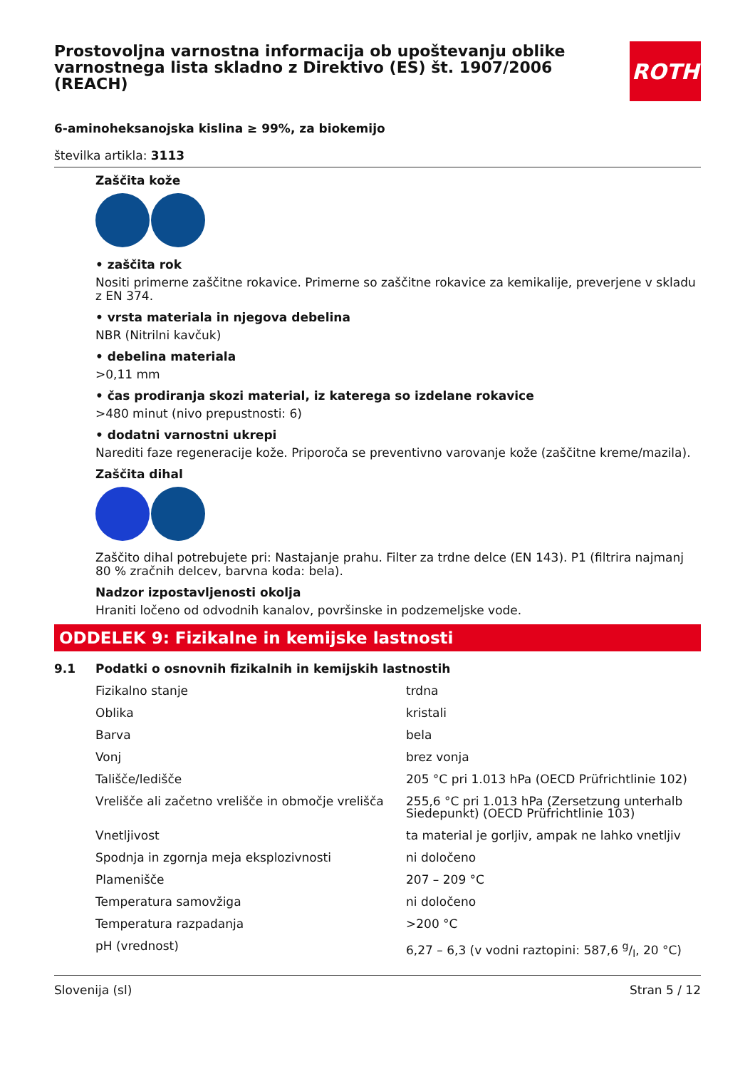Prostovoljna varnostna informacija ob upoštevanju oblike varnostnega lista skladno z Direktivo (ES) št. 1907/2006 (REACH)
ROTH
6-aminoheksanojska kislina ≥ 99%, za biokemijo
številka artikla: 3113
Zaščita kože
• zaščita rok
Nositi primerne zaščitne rokavice. Primerne so zaščitne rokavice za kemikalije, preverjene v skladu z EN 374.
• vrsta materiala in njegova debelina
NBR (Nitrilni kavčuk)
• debelina materiala
>0,11 mm
• čas prodiranja skozi material, iz katerega so izdelane rokavice
>480 minut (nivo prepustnosti: 6)
• dodatni varnostni ukrepi
Narediti faze regeneracije kože. Priporoča se preventivno varovanje kože (zaščitne kreme/mazila).
Zaščita dihal
Zaščito dihal potrebujete pri: Nastajanje prahu. Filter za trdne delce (EN 143). P1 (filtrira najmanj 80 % zračnih delcev, barvna koda: bela).
Nadzor izpostavljenosti okolja
Hraniti ločeno od odvodnih kanalov, površinske in podzemeljske vode.
ODDELEK 9: Fizikalne in kemijske lastnosti
9.1 Podatki o osnovnih fizikalnih in kemijskih lastnostih
| Fizikalno stanje | trdna |
| Oblika | kristali |
| Barva | bela |
| Vonj | brez vonja |
| Tališče/ledišče | 205 °C pri 1.013 hPa (OECD Prüfrichtlinie 102) |
| Vrelišče ali začetno vrelišče in območje vrelišča | 255,6 °C pri 1.013 hPa (Zersetzung unterhalb Siedepunkt) (OECD Prüfrichtlinie 103) |
| Vnetljivost | ta material je gorljiv, ampak ne lahko vnetljiv |
| Spodnja in zgornja meja eksplozivnosti | ni določeno |
| Plamenišče | 207 – 209 °C |
| Temperatura samovžiga | ni določeno |
| Temperatura razpadanja | >200 °C |
| pH (vrednost) | 6,27 – 6,3 (v vodni raztopini: 587,6 g/l, 20 °C) |
Slovenija (sl) Stran 5 / 12